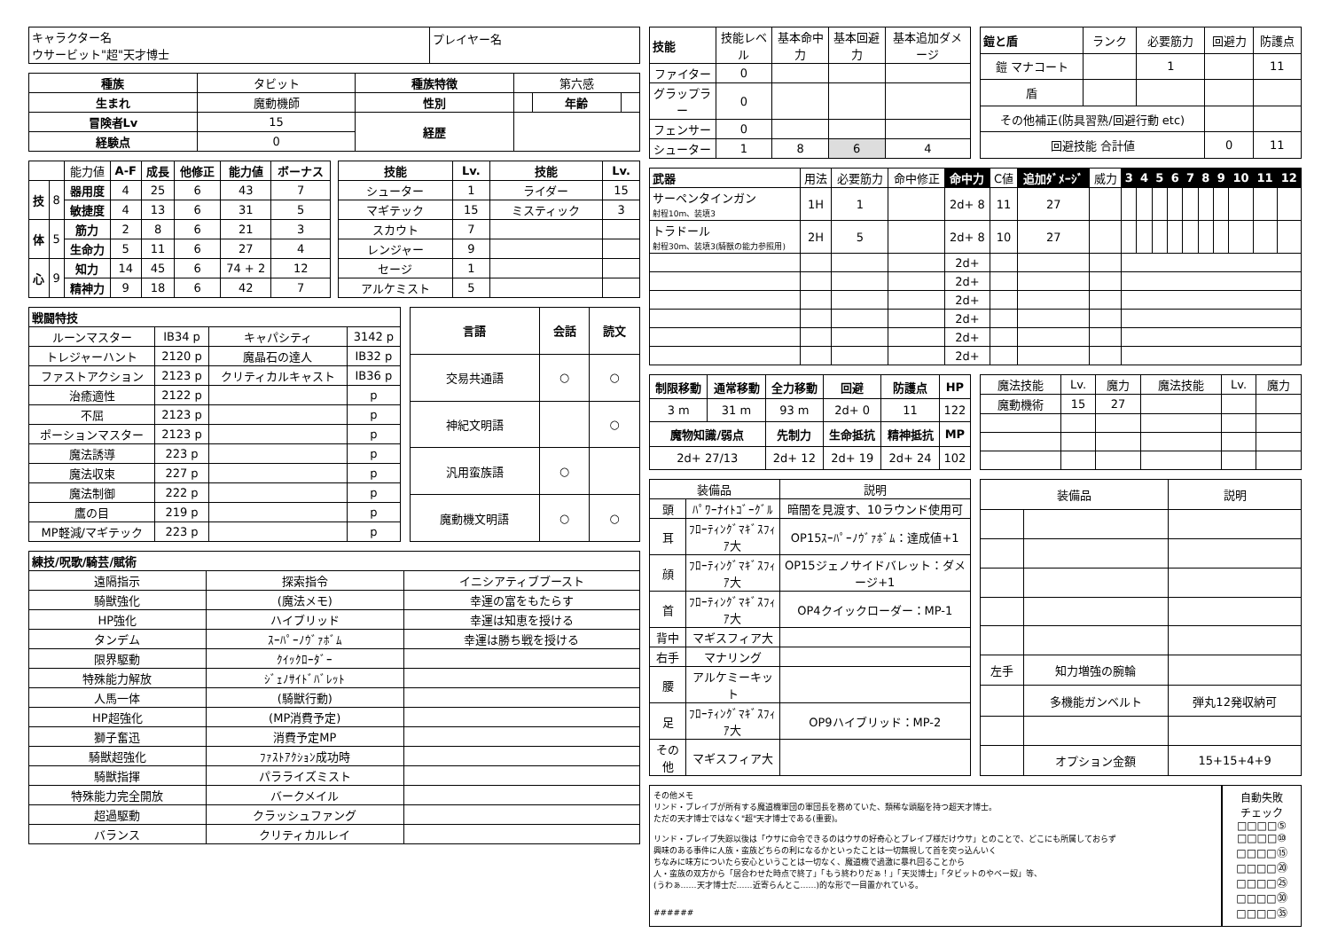| キャラクター名 ウサービット"超"天才博士 | プレイヤー名 |
| 種族 | タビット | 種族特徴 | 第六感 | | |
| 生まれ | 魔動機師 | 性別 | | 年齢 | |
| 冒険者Lv | 15 | 経歴 | | | |
| 経験点 | 0 | | | | |
| | | 能力値 | A-F | 成長 | 他修正 | 能力値 | ボーナス |
| 技 | 8 | 器用度 | 4 | 25 | 6 | 43 | 7 |
| | | 敏捷度 | 4 | 13 | 6 | 31 | 5 |
| 体 | 5 | 筋力 | 2 | 8 | 6 | 21 | 3 |
| | | 生命力 | 5 | 11 | 6 | 27 | 4 |
| 心 | 9 | 知力 | 14 | 45 | 6 | 74 + 2 | 12 |
| | | 精神力 | 9 | 18 | 6 | 42 | 7 |
| 技能 | Lv. | 技能 | Lv. |
| --- | --- | --- | --- |
| シューター | 1 | ライダー | 15 |
| マギテック | 15 | ミスティック | 3 |
| スカウト | 7 | | |
| レンジャー | 9 | | |
| セージ | 1 | | |
| アルケミスト | 5 | | |
| 戦闘特技 | | | |
| --- | --- | --- | --- |
| ルーンマスター | IB34 p | キャパシティ | 3142 p |
| トレジャーハント | 2120 p | 魔晶石の達人 | IB32 p |
| ファストアクション | 2123 p | クリティカルキャスト | IB36 p |
| 治癒適性 | 2122 p | | p |
| 不屈 | 2123 p | | p |
| ポーションマスター | 2123 p | | p |
| 魔法誘導 | 223 p | | p |
| 魔法収束 | 227 p | | p |
| 魔法制御 | 222 p | | p |
| 鷹の目 | 219 p | | p |
| MP軽減/マギテック | 223 p | | p |
| 言語 | 会話 | 読文 |
| --- | --- | --- |
| 交易共通語 | ○ | ○ |
| 神紀文明語 | | ○ |
| 汎用蛮族語 | ○ | |
| 魔動機文明語 | ○ | ○ |
| 練技/呪歌/騎芸/賦術 | | |
| --- | --- | --- |
| 遠隔指示 | 探索指令 | イニシアティブブースト |
| 騎獣強化 | (魔法メモ) | 幸運の富をもたらす |
| HP強化 | ハイブリッド | 幸運は知恵を授ける |
| タンデム | ｽｰﾊﾟｰﾉｳﾞｧﾎﾞﾑ | 幸運は勝ち戦を授ける |
| 限界駆動 | ｸｲｯｸﾛｰﾀﾞｰ | |
| 特殊能力解放 | ｼﾞｪﾉｻｲﾄﾞﾊﾞﾚｯﾄ | |
| 人馬一体 | (騎獣行動) | |
| HP超強化 | (MP消費予定) | |
| 獅子奮迅 | 消費予定MP | |
| 騎獣超強化 | ﾌｧｽﾄｱｸｼｮﾝ成功時 | |
| 騎獣指揮 | パラライズミスト | |
| 特殊能力完全開放 | バークメイル | |
| 超過駆動 | クラッシュファング | |
| バランス | クリティカルレイ | |
| 技能 | 技能レベル | 基本命中力 | 基本回避力 | 基本追加ダメージ |
| ファイター | 0 | | | |
| グラップラー | 0 | | | |
| フェンサー | 0 | | | |
| シューター | 1 | 8 | 6 | 4 |
| 鎧と盾 | ランク | 必要筋力 | 回避力 | 防護点 |
| 鎧 マナコート | | 1 | | 11 |
| 盾 | | | | |
| その他補正(防具習熟/回避行動 etc) | | | | |
| 回避技能 合計値 | | | 0 | 11 |
| 武器 | 用法 | 必要筋力 | 命中修正 | 命中力 | C値 | 追加ﾀﾞﾒｰｼﾞ | 威力 | 3 | 4 | 5 | 6 | 7 | 8 | 9 | 10 | 11 | 12 |
| サーペンタインガン 射程10m、装填3 | 1H | 1 | | 2d+ 8 | 11 | 27 | | | | | | | | | | | |
| トラドール 射程30m、装填3(騎獣の能力参照用) | 2H | 5 | | 2d+ 8 | 10 | 27 | | | | | | | | | | | |
| | | | | 2d+ | | | | | | | | | | | | | |
| | | | | 2d+ | | | | | | | | | | | | | |
| | | | | 2d+ | | | | | | | | | | | | | |
| | | | | 2d+ | | | | | | | | | | | | | |
| | | | | 2d+ | | | | | | | | | | | | | |
| | | | | 2d+ | | | | | | | | | | | | | |
| 制限移動 | 通常移動 | 全力移動 | 回避 | 防護点 | HP |
| --- | --- | --- | --- | --- | --- |
| 3 m | 31 m | 93 m | 2d+ 0 | 11 | 122 |
| 魔物知識/弱点 | | 先制力 | 生命抵抗 | 精神抵抗 | MP |
| 2d+ 27/13 | | 2d+ 12 | 2d+ 19 | 2d+ 24 | 102 |
| 魔法技能 | Lv. | 魔力 | 魔法技能 | Lv. | 魔力 |
| 魔動機術 | 15 | 27 | | | |
| 装備品 | | 説明 |
| 頭 | ﾊﾟﾜｰﾅｲﾄｺﾞｰｸﾞﾙ | 暗闇を見渡す、10ラウンド使用可 |
| 耳 | ﾌﾛｰﾃｨﾝｸﾞﾏｷﾞｽﾌｨｱ大 | OP15ｽｰﾊﾟｰﾉｳﾞｧﾎﾞﾑ：達成値+1 |
| 顔 | ﾌﾛｰﾃｨﾝｸﾞﾏｷﾞｽﾌｨｱ大 | OP15ジェノサイドバレット：ダメージ+1 |
| 首 | ﾌﾛｰﾃｨﾝｸﾞﾏｷﾞｽﾌｨｱ大 | OP4クイックローダー：MP-1 |
| 背中 | マギスフィア大 | |
| 右手 | マナリング | |
| 腰 | アルケミーキット | |
| 足 | ﾌﾛｰﾃｨﾝｸﾞﾏｷﾞｽﾌｨｱ大 | OP9ハイブリッド：MP-2 |
| その他 | マギスフィア大 | |
| 装備品 | | 説明 |
| 左手 | 知力増強の腕輪 | |
| | 多機能ガンベルト | 弾丸12発収納可 |
| | オプション金額 | 15+15+4+9 |
その他メモ
リンド・ブレイブが所有する魔道機軍団の軍団長を務めていた、類稀な頭脳を持つ超天才博士。
ただの天才博士ではなく"超"天才博士である(重要)。
リンド・ブレイブ失踪以後は「ウサに命令できるのはウサの好奇心とブレイブ様だけウサ」とのことで、どこにも所属しておらず
興味のある事件に人族・蛮族どちらの利になるかといったことは一切無視して首を突っ込んいく
ちなみに味方についたら安心ということは一切なく、魔道機で過激に暴れ回ることから
人・蛮族の双方から「居合わせた時点で終了」「もう終わりだぁ！」「天災博士」「タビットのやベー奴」等、
(うわぁ……天才博士だ……近寄らんとこ……)的な形で一目置かれている。
######
自動失敗
チェック
□□□□⑤
□□□□⑩
□□□□⑮
□□□□⑳
□□□□㉕
□□□□㉚
□□□□㉟